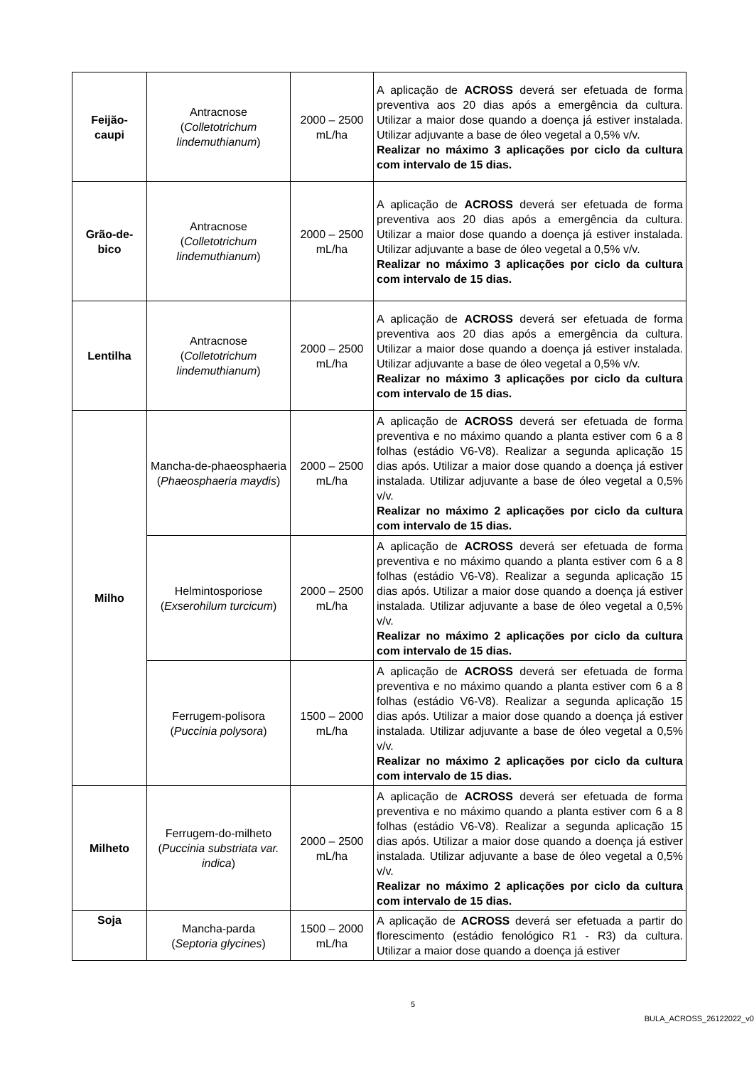| Feijão- caupi | Antracnose ( Colletotrichum lindemuthianum ) | 2000 – 2500 mL/ha | A aplicação de ACROSS deverá ser efetuada de forma preventiva aos 20 dias após a emergência da cultura. Utilizar a maior dose quando a doença já estiver instalada. Utilizar adjuvante a base de óleo vegetal a 0,5% v/v. Realizar no máximo 3 aplicações por ciclo da cultura com intervalo de 15 dias. |
| Grão-de- bico | Antracnose ( Colletotrichum lindemuthianum ) | 2000 – 2500 mL/ha | A aplicação de ACROSS deverá ser efetuada de forma preventiva aos 20 dias após a emergência da cultura. Utilizar a maior dose quando a doença já estiver instalada. Utilizar adjuvante a base de óleo vegetal a 0,5% v/v. Realizar no máximo 3 aplicações por ciclo da cultura com intervalo de 15 dias. |
| Lentilha | Antracnose ( Colletotrichum lindemuthianum ) | 2000 – 2500 mL/ha | A aplicação de ACROSS deverá ser efetuada de forma preventiva aos 20 dias após a emergência da cultura. Utilizar a maior dose quando a doença já estiver instalada. Utilizar adjuvante a base de óleo vegetal a 0,5% v/v. Realizar no máximo 3 aplicações por ciclo da cultura com intervalo de 15 dias. |
| Milho | Mancha-de-phaeosphaeria ( Phaeosphaeria maydis ) | 2000 – 2500 mL/ha | A aplicação de ACROSS deverá ser efetuada de forma preventiva e no máximo quando a planta estiver com 6 a 8 folhas (estádio V6-V8). Realizar a segunda aplicação 15 dias após. Utilizar a maior dose quando a doença já estiver instalada. Utilizar adjuvante a base de óleo vegetal a 0,5% v/v. Realizar no máximo 2 aplicações por ciclo da cultura com intervalo de 15 dias. |
| | Helmintosporiose ( Exserohilum turcicum ) | 2000 – 2500 mL/ha | A aplicação de ACROSS deverá ser efetuada de forma preventiva e no máximo quando a planta estiver com 6 a 8 folhas (estádio V6-V8). Realizar a segunda aplicação 15 dias após. Utilizar a maior dose quando a doença já estiver instalada. Utilizar adjuvante a base de óleo vegetal a 0,5% v/v. Realizar no máximo 2 aplicações por ciclo da cultura com intervalo de 15 dias. |
| | Ferrugem-polisora ( Puccinia polysora ) | 1500 – 2000 mL/ha | A aplicação de ACROSS deverá ser efetuada de forma preventiva e no máximo quando a planta estiver com 6 a 8 folhas (estádio V6-V8). Realizar a segunda aplicação 15 dias após. Utilizar a maior dose quando a doença já estiver instalada. Utilizar adjuvante a base de óleo vegetal a 0,5% v/v. Realizar no máximo 2 aplicações por ciclo da cultura com intervalo de 15 dias. |
| Milheto | Ferrugem-do-milheto ( Puccinia substriata var. indica ) | 2000 – 2500 mL/ha | A aplicação de ACROSS deverá ser efetuada de forma preventiva e no máximo quando a planta estiver com 6 a 8 folhas (estádio V6-V8). Realizar a segunda aplicação 15 dias após. Utilizar a maior dose quando a doença já estiver instalada. Utilizar adjuvante a base de óleo vegetal a 0,5% v/v. Realizar no máximo 2 aplicações por ciclo da cultura com intervalo de 15 dias. |
| Soja | Mancha-parda ( Septoria glycines ) | 1500 – 2000 mL/ha | A aplicação de ACROSS deverá ser efetuada a partir do florescimento (estádio fenológico R1 - R3) da cultura. Utilizar a maior dose quando a doença já estiver |
5
BULA_ACROSS_26122022_v00